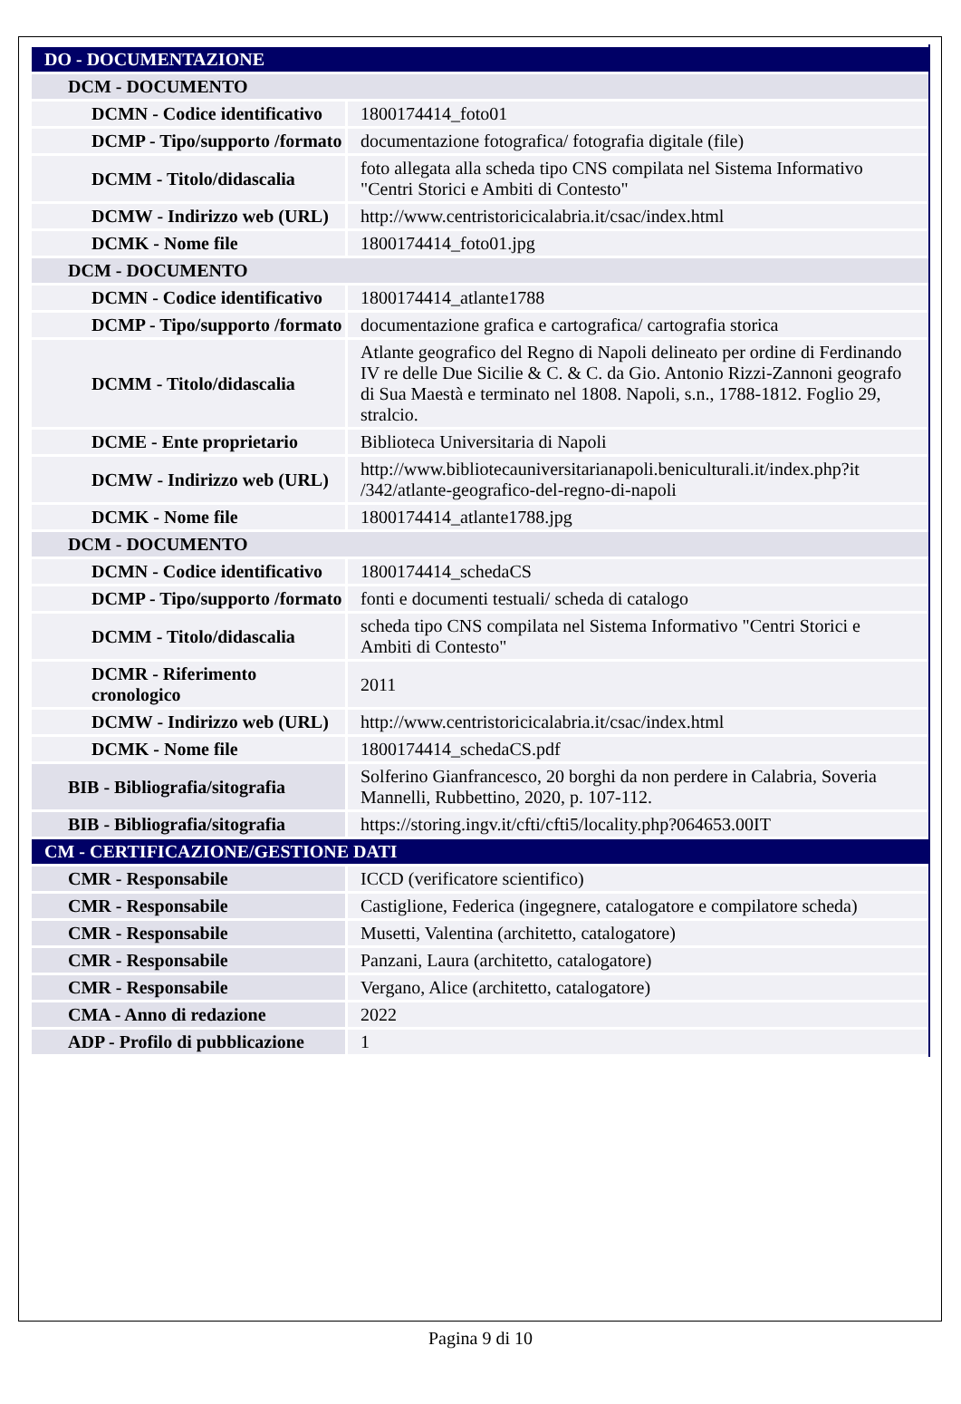| DO - DOCUMENTAZIONE | |
| DCM - DOCUMENTO | |
| DCMN - Codice identificativo | 1800174414_foto01 |
| DCMP - Tipo/supporto /formato | documentazione fotografica/ fotografia digitale (file) |
| DCMM - Titolo/didascalia | foto allegata alla scheda tipo CNS compilata nel Sistema Informativo "Centri Storici e Ambiti di Contesto" |
| DCMW - Indirizzo web (URL) | http://www.centristoricicalabria.it/csac/index.html |
| DCMK - Nome file | 1800174414_foto01.jpg |
| DCM - DOCUMENTO | |
| DCMN - Codice identificativo | 1800174414_atlante1788 |
| DCMP - Tipo/supporto /formato | documentazione grafica e cartografica/ cartografia storica |
| DCMM - Titolo/didascalia | Atlante geografico del Regno di Napoli delineato per ordine di Ferdinando IV re delle Due Sicilie & C. & C. da Gio. Antonio Rizzi-Zannoni geografo di Sua Maestà e terminato nel 1808. Napoli, s.n., 1788-1812. Foglio 29, stralcio. |
| DCME - Ente proprietario | Biblioteca Universitaria di Napoli |
| DCMW - Indirizzo web (URL) | http://www.bibliotecauniversitarianapoli.beniculturali.it/index.php?it /342/atlante-geografico-del-regno-di-napoli |
| DCMK - Nome file | 1800174414_atlante1788.jpg |
| DCM - DOCUMENTO | |
| DCMN - Codice identificativo | 1800174414_schedaCS |
| DCMP - Tipo/supporto /formato | fonti e documenti testuali/ scheda di catalogo |
| DCMM - Titolo/didascalia | scheda tipo CNS compilata nel Sistema Informativo "Centri Storici e Ambiti di Contesto" |
| DCMR - Riferimento cronologico | 2011 |
| DCMW - Indirizzo web (URL) | http://www.centristoricicalabria.it/csac/index.html |
| DCMK - Nome file | 1800174414_schedaCS.pdf |
| BIB - Bibliografia/sitografia | Solferino Gianfrancesco, 20 borghi da non perdere in Calabria, Soveria Mannelli, Rubbettino, 2020, p. 107-112. |
| BIB - Bibliografia/sitografia | https://storing.ingv.it/cfti/cfti5/locality.php?064653.00IT |
| CM - CERTIFICAZIONE/GESTIONE DATI | |
| CMR - Responsabile | ICCD (verificatore scientifico) |
| CMR - Responsabile | Castiglione, Federica (ingegnere, catalogatore e compilatore scheda) |
| CMR - Responsabile | Musetti, Valentina (architetto, catalogatore) |
| CMR - Responsabile | Panzani, Laura (architetto, catalogatore) |
| CMR - Responsabile | Vergano, Alice (architetto, catalogatore) |
| CMA - Anno di redazione | 2022 |
| ADP - Profilo di pubblicazione | 1 |
Pagina 9 di 10